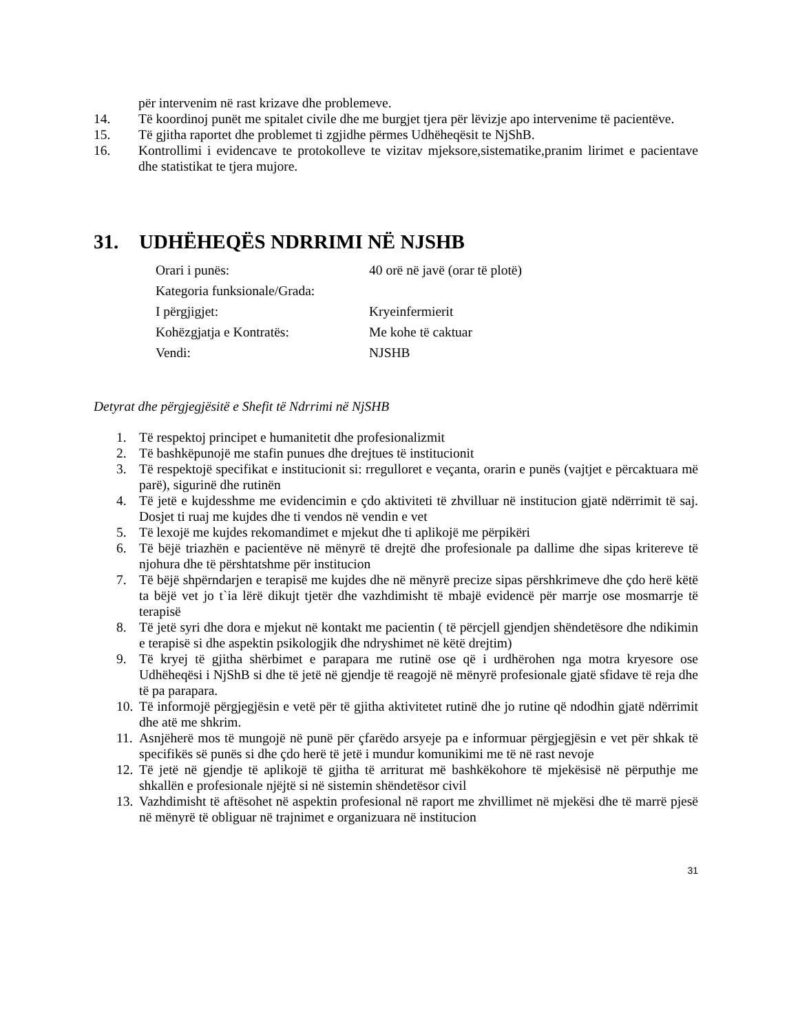për intervenim në rast krizave dhe problemeve.
14. Të koordinoj punët me spitalet civile dhe me burgjet tjera për lëvizje apo intervenime të pacientëve.
15. Të gjitha raportet dhe problemet ti zgjidhe përmes Udhëheqësit te NjShB.
16. Kontrollimi i evidencave te protokolleve te vizitav mjeksore,sistematike,pranim lirimet e pacientave dhe statistikat te tjera mujore.
31. UDHËHEQËS NDRRIMI NË NJSHB
Orari i punës: 40 orë në javë (orar të plotë)
Kategoria funksionale/Grada:
I përgjigjet: Kryeinfermierit
Kohëzgjatja e Kontratës: Me kohe të caktuar
Vendi: NJSHB
Detyrat dhe përgjegjësitë e Shefit të Ndrrimi në NjSHB
1. Të respektoj principet e humanitetit dhe profesionalizmit
2. Të bashkëpunojë me stafin punues dhe drejtues të institucionit
3. Të respektojë specifikat e institucionit si: rregulloret e veçanta, orarin e punës (vajtjet e përcaktuara më parë), sigurinë dhe rutinën
4. Të jetë e kujdesshme me evidencimin e çdo aktiviteti të zhvilluar në institucion gjatë ndërrimit të saj. Dosjet ti ruaj me kujdes dhe ti vendos në vendin e vet
5. Të lexojë me kujdes rekomandimet e mjekut dhe ti aplikojë me përpikëri
6. Të bëjë triazhën e pacientëve në mënyrë të drejtë dhe profesionale pa dallime dhe sipas kritereve të njohura dhe të përshtatshme për institucion
7. Të bëjë shpërndarjen e terapisë me kujdes dhe në mënyrë precize sipas përshkrimeve dhe çdo herë këtë ta bëjë vet jo t`ia lërë dikujt tjetër dhe vazhdimisht të mbajë evidencë për marrje ose mosmarrje të terapisë
8. Të jetë syri dhe dora e mjekut në kontakt me pacientin ( të përcjell gjendjen shëndetësore dhe ndikimin e terapisë si dhe aspektin psikologjik dhe ndryshimet në këtë drejtim)
9. Të kryej të gjitha shërbimet e parapara me rutinë ose që i urdhërohen nga motra kryesore ose Udhëheqësi i NjShB si dhe të jetë në gjendje të reagojë në mënyrë profesionale gjatë sfidave të reja dhe të pa parapara.
10. Të informojë përgjegjësin e vetë për të gjitha aktivitetet rutinë dhe jo rutine që ndodhin gjatë ndërrimit dhe atë me shkrim.
11. Asnjëherë mos të mungojë në punë për çfarëdo arsyeje pa e informuar përgjegjësin e vet për shkak të specifikës së punës si dhe çdo herë të jetë i mundur komunikimi me të në rast nevoje
12. Të jetë në gjendje të aplikojë të gjitha të arriturat më bashkëkohore të mjekësisë në përputhje me shkallën e profesionale njëjtë si në sistemin shëndetësor civil
13. Vazhdimisht të aftësohet në aspektin profesional në raport me zhvillimet në mjekësi dhe të marrë pjesë në mënyrë të obliguar në trajnimet e organizuara në institucion
31